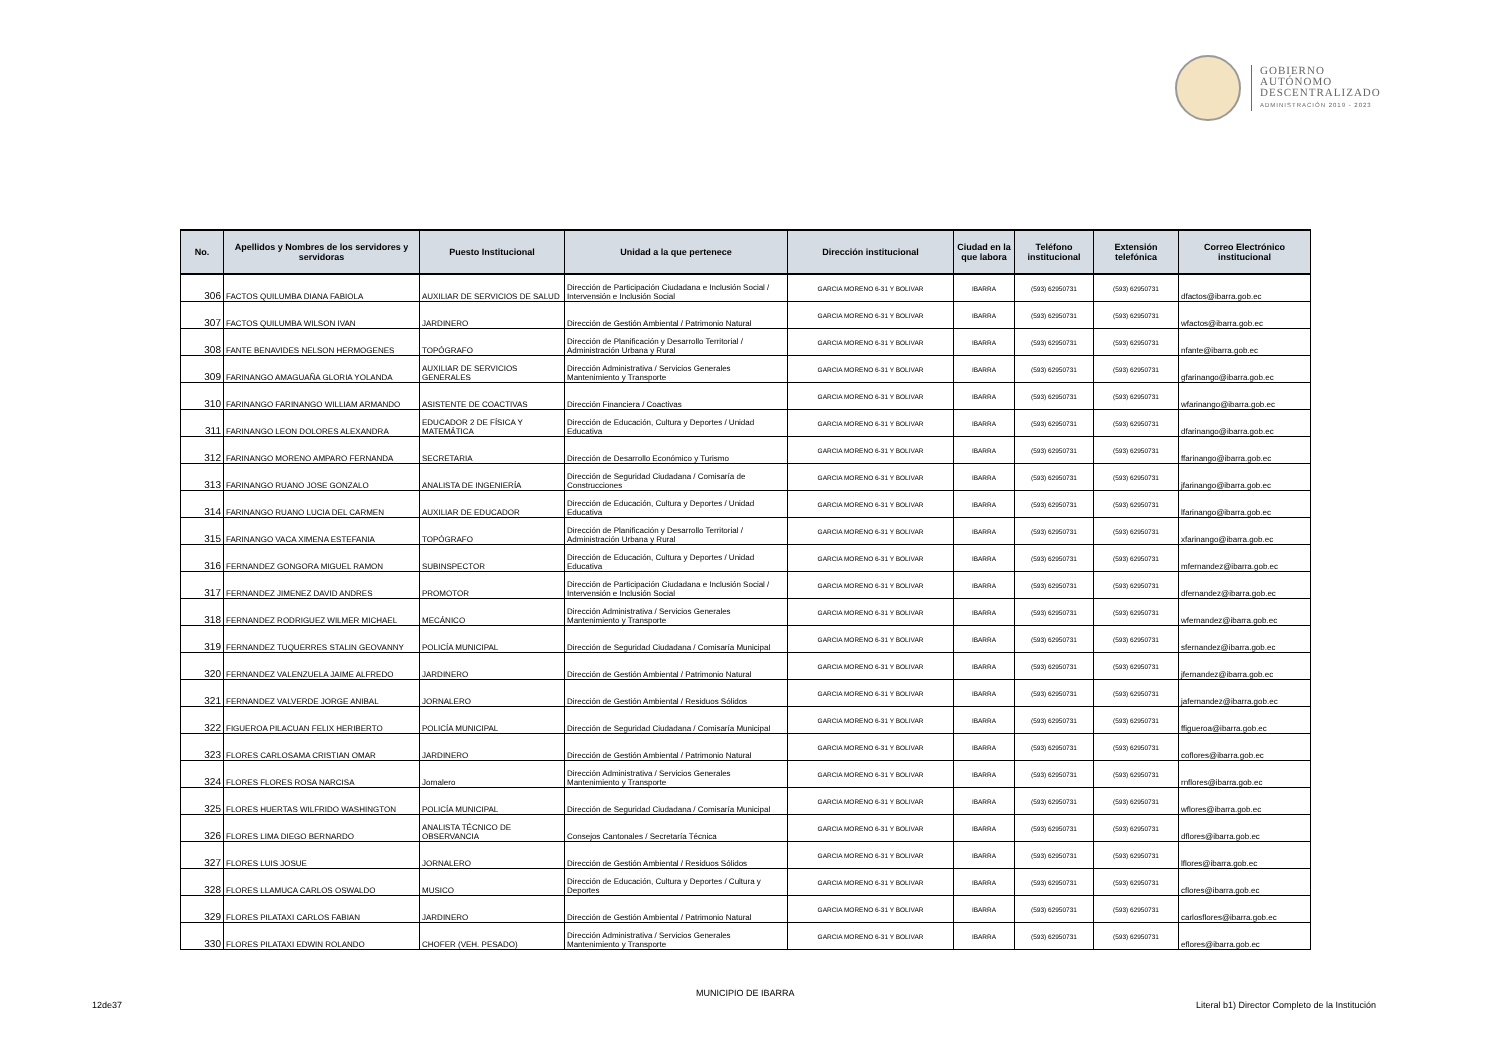GOBIERNO
AUTÓNOMO
DESCENTRALIZADO
ADMINISTRACIÓN 2019 - 2023
| No. | Apellidos y Nombres de los servidores y servidoras | Puesto Institucional | Unidad a la que pertenece | Dirección institucional | Ciudad en la que labora | Teléfono institucional | Extensión telefónica | Correo Electrónico institucional |
| --- | --- | --- | --- | --- | --- | --- | --- | --- |
| 306 | FACTOS QUILUMBA DIANA FABIOLA | AUXILIAR DE SERVICIOS DE SALUD | Dirección de Participación Ciudadana e Inclusión Social / Intervensión e Inclusión Social | GARCIA MORENO 6-31 Y BOLIVAR | IBARRA | (593) 62950731 | (593) 62950731 | dfactos@ibarra.gob.ec |
| 307 | FACTOS QUILUMBA WILSON IVAN | JARDINERO | Dirección de Gestión Ambiental / Patrimonio Natural | GARCIA MORENO 6-31 Y BOLIVAR | IBARRA | (593) 62950731 | (593) 62950731 | wfactos@ibarra.gob.ec |
| 308 | FANTE BENAVIDES NELSON HERMOGENES | TOPÓGRAFO | Dirección de Planificación y Desarrollo Territorial / Administración Urbana y Rural | GARCIA MORENO 6-31 Y BOLIVAR | IBARRA | (593) 62950731 | (593) 62950731 | nfante@ibarra.gob.ec |
| 309 | FARINANGO AMAGUAÑA GLORIA YOLANDA | AUXILIAR DE SERVICIOS GENERALES | Dirección Administrativa / Servicios Generales Mantenimiento y Transporte | GARCIA MORENO 6-31 Y BOLIVAR | IBARRA | (593) 62950731 | (593) 62950731 | gfarinango@ibarra.gob.ec |
| 310 | FARINANGO FARINANGO WILLIAM ARMANDO | ASISTENTE DE COACTIVAS | Dirección Financiera / Coactivas | GARCIA MORENO 6-31 Y BOLIVAR | IBARRA | (593) 62950731 | (593) 62950731 | wfarinango@ibarra.gob.ec |
| 311 | FARINANGO LEON DOLORES ALEXANDRA | EDUCADOR 2 DE FÍSICA Y MATEMÁTICA | Dirección de Educación, Cultura y Deportes / Unidad Educativa | GARCIA MORENO 6-31 Y BOLIVAR | IBARRA | (593) 62950731 | (593) 62950731 | dfarinango@ibarra.gob.ec |
| 312 | FARINANGO MORENO AMPARO FERNANDA | SECRETARIA | Dirección de Desarrollo Económico y Turismo | GARCIA MORENO 6-31 Y BOLIVAR | IBARRA | (593) 62950731 | (593) 62950731 | ffarinango@ibarra.gob.ec |
| 313 | FARINANGO RUANO JOSE GONZALO | ANALISTA DE INGENIERÍA | Dirección de Seguridad Ciudadana / Comisaría de Construcciones | GARCIA MORENO 6-31 Y BOLIVAR | IBARRA | (593) 62950731 | (593) 62950731 | jfarinango@ibarra.gob.ec |
| 314 | FARINANGO RUANO LUCIA DEL CARMEN | AUXILIAR DE EDUCADOR | Dirección de Educación, Cultura y Deportes / Unidad Educativa | GARCIA MORENO 6-31 Y BOLIVAR | IBARRA | (593) 62950731 | (593) 62950731 | lfarinango@ibarra.gob.ec |
| 315 | FARINANGO VACA XIMENA ESTEFANIA | TOPÓGRAFO | Dirección de Planificación y Desarrollo Territorial / Administración Urbana y Rural | GARCIA MORENO 6-31 Y BOLIVAR | IBARRA | (593) 62950731 | (593) 62950731 | xfarinango@ibarra.gob.ec |
| 316 | FERNANDEZ GONGORA MIGUEL RAMON | SUBINSPECTOR | Dirección de Educación, Cultura y Deportes / Unidad Educativa | GARCIA MORENO 6-31 Y BOLIVAR | IBARRA | (593) 62950731 | (593) 62950731 | mfernandez@ibarra.gob.ec |
| 317 | FERNANDEZ JIMENEZ DAVID ANDRES | PROMOTOR | Dirección de Participación Ciudadana e Inclusión Social / Intervensión e Inclusión Social | GARCIA MORENO 6-31 Y BOLIVAR | IBARRA | (593) 62950731 | (593) 62950731 | dfernandez@ibarra.gob.ec |
| 318 | FERNANDEZ RODRIGUEZ WILMER MICHAEL | MECÁNICO | Dirección Administrativa / Servicios Generales Mantenimiento y Transporte | GARCIA MORENO 6-31 Y BOLIVAR | IBARRA | (593) 62950731 | (593) 62950731 | wfernandez@ibarra.gob.ec |
| 319 | FERNANDEZ TUQUERRES STALIN GEOVANNY | POLICÍA MUNICIPAL | Dirección de Seguridad Ciudadana / Comisaría Municipal | GARCIA MORENO 6-31 Y BOLIVAR | IBARRA | (593) 62950731 | (593) 62950731 | sfernandez@ibarra.gob.ec |
| 320 | FERNANDEZ VALENZUELA JAIME ALFREDO | JARDINERO | Dirección de Gestión Ambiental / Patrimonio Natural | GARCIA MORENO 6-31 Y BOLIVAR | IBARRA | (593) 62950731 | (593) 62950731 | jfernandez@ibarra.gob.ec |
| 321 | FERNANDEZ VALVERDE JORGE ANIBAL | JORNALERO | Dirección de Gestión Ambiental / Residuos Sólidos | GARCIA MORENO 6-31 Y BOLIVAR | IBARRA | (593) 62950731 | (593) 62950731 | jafernandez@ibarra.gob.ec |
| 322 | FIGUEROA PILACUAN FELIX HERIBERTO | POLICÍA MUNICIPAL | Dirección de Seguridad Ciudadana / Comisaría Municipal | GARCIA MORENO 6-31 Y BOLIVAR | IBARRA | (593) 62950731 | (593) 62950731 | ffigueroa@ibarra.gob.ec |
| 323 | FLORES CARLOSAMA CRISTIAN OMAR | JARDINERO | Dirección de Gestión Ambiental / Patrimonio Natural | GARCIA MORENO 6-31 Y BOLIVAR | IBARRA | (593) 62950731 | (593) 62950731 | coflores@ibarra.gob.ec |
| 324 | FLORES FLORES ROSA NARCISA | Jornalero | Dirección Administrativa / Servicios Generales Mantenimiento y Transporte | GARCIA MORENO 6-31 Y BOLIVAR | IBARRA | (593) 62950731 | (593) 62950731 | rnflores@ibarra.gob.ec |
| 325 | FLORES HUERTAS WILFRIDO WASHINGTON | POLICÍA MUNICIPAL | Dirección de Seguridad Ciudadana / Comisaría Municipal | GARCIA MORENO 6-31 Y BOLIVAR | IBARRA | (593) 62950731 | (593) 62950731 | wflores@ibarra.gob.ec |
| 326 | FLORES LIMA DIEGO BERNARDO | ANALISTA TÉCNICO DE OBSERVANCIA | Consejos Cantonales / Secretaría Técnica | GARCIA MORENO 6-31 Y BOLIVAR | IBARRA | (593) 62950731 | (593) 62950731 | dflores@ibarra.gob.ec |
| 327 | FLORES LUIS JOSUE | JORNALERO | Dirección de Gestión Ambiental / Residuos Sólidos | GARCIA MORENO 6-31 Y BOLIVAR | IBARRA | (593) 62950731 | (593) 62950731 | lflores@ibarra.gob.ec |
| 328 | FLORES LLAMUCA CARLOS OSWALDO | MUSICO | Dirección de Educación, Cultura y Deportes / Cultura y Deportes | GARCIA MORENO 6-31 Y BOLIVAR | IBARRA | (593) 62950731 | (593) 62950731 | cflores@ibarra.gob.ec |
| 329 | FLORES PILATAXI CARLOS FABIAN | JARDINERO | Dirección de Gestión Ambiental / Patrimonio Natural | GARCIA MORENO 6-31 Y BOLIVAR | IBARRA | (593) 62950731 | (593) 62950731 | carlosflores@ibarra.gob.ec |
| 330 | FLORES PILATAXI EDWIN ROLANDO | CHOFER (VEH. PESADO) | Dirección Administrativa / Servicios Generales Mantenimiento y Transporte | GARCIA MORENO 6-31 Y BOLIVAR | IBARRA | (593) 62950731 | (593) 62950731 | eflores@ibarra.gob.ec |
MUNICIPIO DE IBARRA
12de37
Literal b1) Director Completo de la Institución